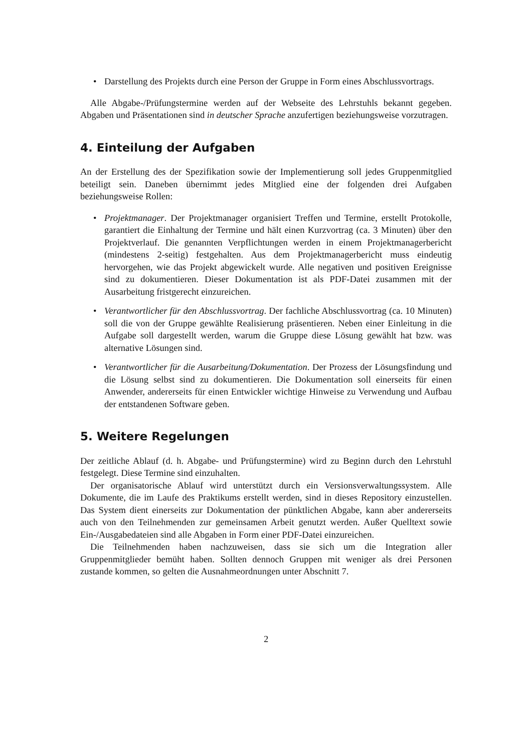• Darstellung des Projekts durch eine Person der Gruppe in Form eines Abschluss­vortrags.
Alle Abgabe-/Prüfungstermine werden auf der Webseite des Lehrstuhls bekannt gegeben. Abgaben und Präsentationen sind in deutscher Sprache anzufertigen beziehungsweise vorzutragen.
4. Einteilung der Aufgaben
An der Erstellung des der Spezifikation sowie der Implementierung soll jedes Gruppenmitglied beteiligt sein. Daneben übernimmt jedes Mitglied eine der folgenden drei Aufgaben beziehungsweise Rollen:
• Projektmanager. Der Projektmanager organisiert Treffen und Termine, erstellt Protokolle, garantiert die Einhaltung der Termine und hält einen Kurzvortrag (ca. 3 Minuten) über den Projektverlauf. Die genannten Verpflichtungen werden in einem Projektmanagerbericht (mindestens 2-seitig) festgehalten. Aus dem Projektmanagerbericht muss eindeutig hervorgehen, wie das Projekt abgewickelt wurde. Alle negativen und positiven Ereignisse sind zu dokumentieren. Dieser Dokumentation ist als PDF-Datei zusammen mit der Ausarbeitung fristgerecht einzureichen.
• Verantwortlicher für den Abschlussvortrag. Der fachliche Abschlussvortrag (ca. 10 Minuten) soll die von der Gruppe gewählte Realisierung präsentieren. Neben einer Einleitung in die Aufgabe soll dargestellt werden, warum die Gruppe diese Lösung gewählt hat bzw. was alternative Lösungen sind.
• Verantwortlicher für die Ausarbeitung/Dokumentation. Der Prozess der Lösungsfindung und die Lösung selbst sind zu dokumentieren. Die Dokumentation soll einerseits für einen Anwender, andererseits für einen Entwickler wichtige Hinweise zu Verwendung und Aufbau der entstandenen Software geben.
5. Weitere Regelungen
Der zeitliche Ablauf (d. h. Abgabe- und Prüfungstermine) wird zu Beginn durch den Lehrstuhl festgelegt. Diese Termine sind einzuhalten.
Der organisatorische Ablauf wird unterstützt durch ein Versionsverwaltungssystem. Alle Dokumente, die im Laufe des Praktikums erstellt werden, sind in dieses Repository einzustellen. Das System dient einerseits zur Dokumentation der pünktlichen Abgabe, kann aber andererseits auch von den Teilnehmenden zur gemeinsamen Arbeit genutzt werden. Außer Quelltext sowie Ein-/Ausgabedateien sind alle Abgaben in Form einer PDF-Datei einzureichen.
Die Teilnehmenden haben nachzuweisen, dass sie sich um die Integration aller Gruppenmitglieder bemüht haben. Sollten dennoch Gruppen mit weniger als drei Personen zustande kommen, so gelten die Ausnahmeordnungen unter Abschnitt 7.
2